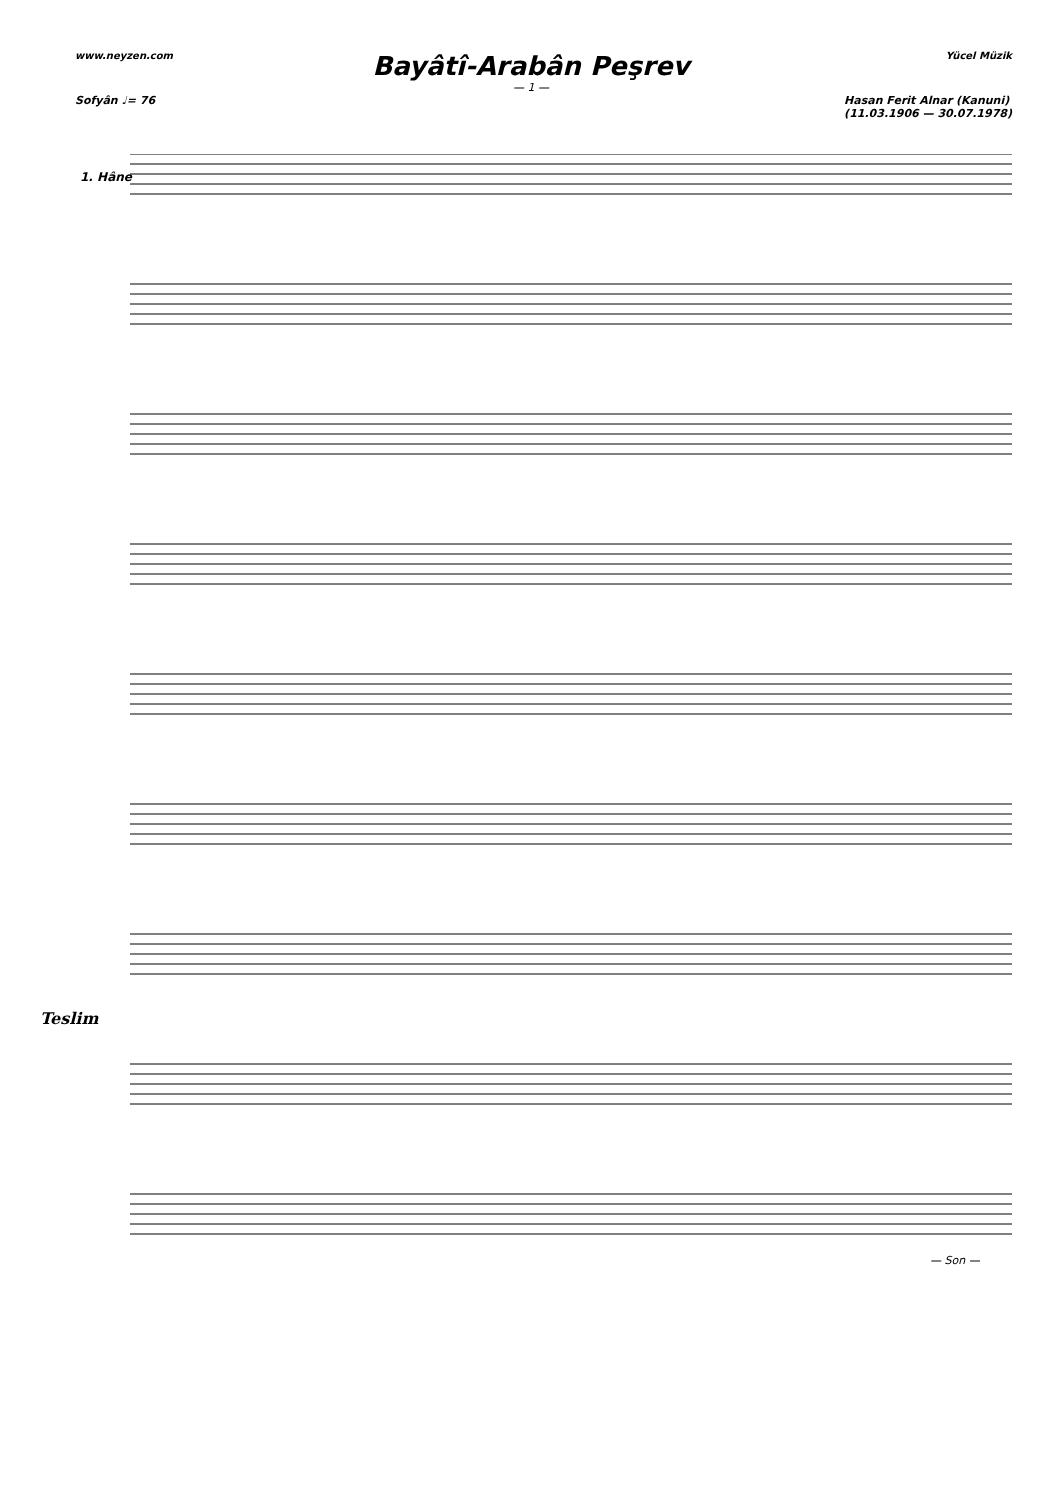www.neyzen.com Yücel Müzik
Bayâtî-Arabân Peşrev
— 1 —
Sofyân ♩= 76 Hasan Ferit Alnar (Kanuni)
(11.03.1906 — 30.07.1978)
1. Hâne
Teslim
— Son —